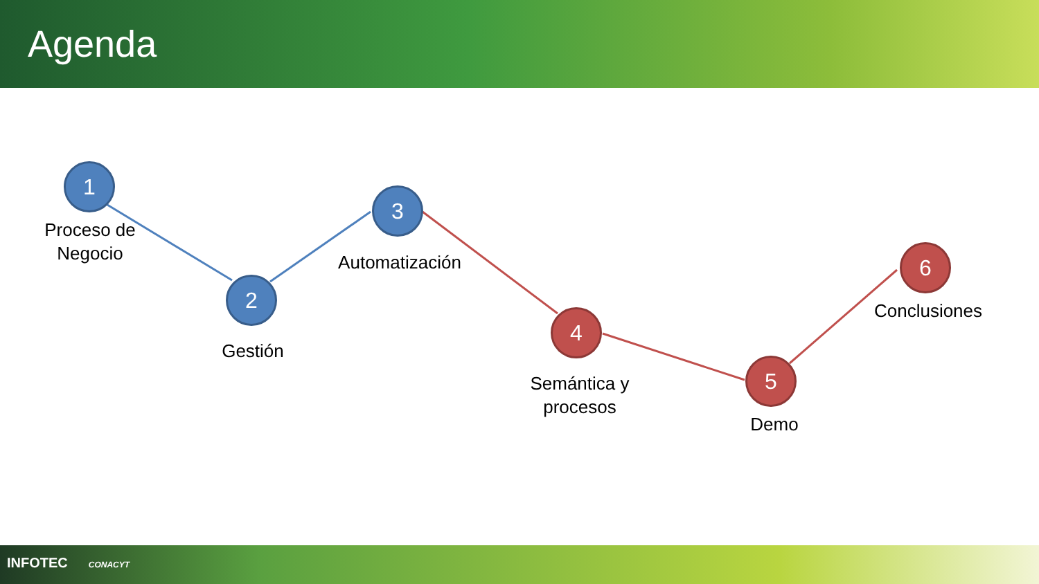Agenda
1
Proceso de
Negocio
2
Gestión
3
Automatización
4
Semántica y
procesos
5
Demo
6
Conclusiones
INFOTEC CONACYT